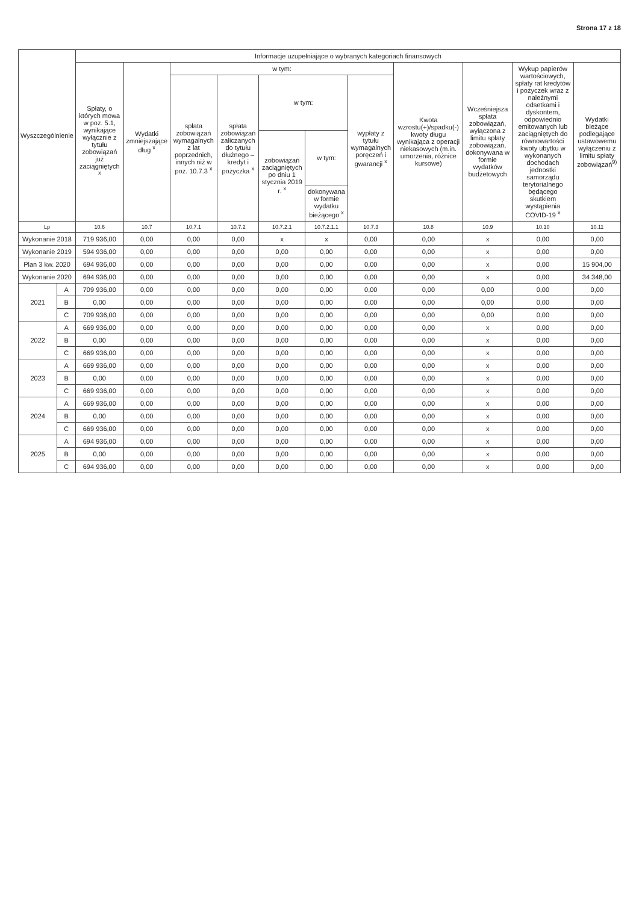Strona 17 z 18
| Wyszczególnienie | | Informacje uzupełniające o wybranych kategoriach finansowych | | | | | | | | | | |
| --- | --- | --- | --- | --- | --- | --- | --- | --- | --- | --- | --- | --- |
| | | Spłaty, o których mowa w poz. 5.1, wynikające wyłącznie z tytułu zobowiązań już zaciągniętych <sup>x</sup> | Wydatki zmniejszające dług <sup>x</sup> | w tym: | | | | | Kwota wzrostu(+)/spadku(-) kwoty długu wynikająca z operacji niekasowych (m.in. umorzenia, różnice kursowe) | Wcześniejsza spłata zobowiązań, wyłączona z limitu spłaty zobowiązań, dokonywana w formie wydatków budżetowych | Wykup papierów wartościowych, spłaty rat kredytów i pożyczek wraz z należnymi odsetkami i dyskontem, odpowiednio emitowanych lub zaciągniętych do równowartości kwoty ubytku w wykonanych dochodach jednostki samorządu terytorialnego będącego skutkiem wystąpienia COVID-19 <sup>x</sup> | Wydatki bieżące podlegające ustawowemu wyłączeniu z limitu spłaty zobowiązań<sup>9)</sup> |
| | | | | spłata zobowiązań wymagalnych z lat poprzednich, innych niż w poz. 10.7.3 <sup>x</sup> | spłata zobowiązań zaliczanych do tytułu dłużnego – kredyt i pożyczka <sup>x</sup> | w tym: | | wypłaty z tytułu wymagalnych poręczeń i gwarancji <sup>x</sup> | | | | |
| | | | | | | zobowiązań zaciągniętych po dniu 1 stycznia 2019 r. <sup>x</sup> | w tym: | | | | | |
| | | | | | | | dokonywana w formie wydatku bieżącego <sup>x</sup> | | | | | |
| Lp | | 10.6 | 10.7 | 10.7.1 | 10.7.2 | 10.7.2.1 | 10.7.2.1.1 | 10.7.3 | 10.8 | 10.9 | 10.10 | 10.11 |
| Wykonanie 2018 | | 719 936,00 | 0,00 | 0,00 | 0,00 | x | x | 0,00 | 0,00 | x | 0,00 | 0,00 |
| Wykonanie 2019 | | 594 936,00 | 0,00 | 0,00 | 0,00 | 0,00 | 0,00 | 0,00 | 0,00 | x | 0,00 | 0,00 |
| Plan 3 kw. 2020 | | 694 936,00 | 0,00 | 0,00 | 0,00 | 0,00 | 0,00 | 0,00 | 0,00 | x | 0,00 | 15 904,00 |
| Wykonanie 2020 | | 694 936,00 | 0,00 | 0,00 | 0,00 | 0,00 | 0,00 | 0,00 | 0,00 | x | 0,00 | 34 348,00 |
| 2021 | A | 709 936,00 | 0,00 | 0,00 | 0,00 | 0,00 | 0,00 | 0,00 | 0,00 | 0,00 | 0,00 | 0,00 |
| | B | 0,00 | 0,00 | 0,00 | 0,00 | 0,00 | 0,00 | 0,00 | 0,00 | 0,00 | 0,00 | 0,00 |
| | C | 709 936,00 | 0,00 | 0,00 | 0,00 | 0,00 | 0,00 | 0,00 | 0,00 | 0,00 | 0,00 | 0,00 |
| 2022 | A | 669 936,00 | 0,00 | 0,00 | 0,00 | 0,00 | 0,00 | 0,00 | 0,00 | x | 0,00 | 0,00 |
| | B | 0,00 | 0,00 | 0,00 | 0,00 | 0,00 | 0,00 | 0,00 | 0,00 | x | 0,00 | 0,00 |
| | C | 669 936,00 | 0,00 | 0,00 | 0,00 | 0,00 | 0,00 | 0,00 | 0,00 | x | 0,00 | 0,00 |
| 2023 | A | 669 936,00 | 0,00 | 0,00 | 0,00 | 0,00 | 0,00 | 0,00 | 0,00 | x | 0,00 | 0,00 |
| | B | 0,00 | 0,00 | 0,00 | 0,00 | 0,00 | 0,00 | 0,00 | 0,00 | x | 0,00 | 0,00 |
| | C | 669 936,00 | 0,00 | 0,00 | 0,00 | 0,00 | 0,00 | 0,00 | 0,00 | x | 0,00 | 0,00 |
| 2024 | A | 669 936,00 | 0,00 | 0,00 | 0,00 | 0,00 | 0,00 | 0,00 | 0,00 | x | 0,00 | 0,00 |
| | B | 0,00 | 0,00 | 0,00 | 0,00 | 0,00 | 0,00 | 0,00 | 0,00 | x | 0,00 | 0,00 |
| | C | 669 936,00 | 0,00 | 0,00 | 0,00 | 0,00 | 0,00 | 0,00 | 0,00 | x | 0,00 | 0,00 |
| 2025 | A | 694 936,00 | 0,00 | 0,00 | 0,00 | 0,00 | 0,00 | 0,00 | 0,00 | x | 0,00 | 0,00 |
| | B | 0,00 | 0,00 | 0,00 | 0,00 | 0,00 | 0,00 | 0,00 | 0,00 | x | 0,00 | 0,00 |
| | C | 694 936,00 | 0,00 | 0,00 | 0,00 | 0,00 | 0,00 | 0,00 | 0,00 | x | 0,00 | 0,00 |